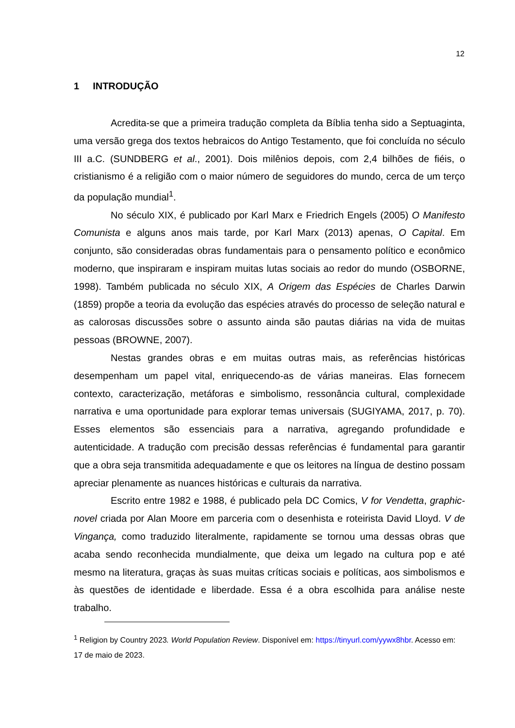12
1 INTRODUÇÃO
Acredita-se que a primeira tradução completa da Bíblia tenha sido a Septuaginta, uma versão grega dos textos hebraicos do Antigo Testamento, que foi concluída no século III a.C. (SUNDBERG et al., 2001). Dois milênios depois, com 2,4 bilhões de fiéis, o cristianismo é a religião com o maior número de seguidores do mundo, cerca de um terço da população mundial<sup>1</sup>.
No século XIX, é publicado por Karl Marx e Friedrich Engels (2005) O Manifesto Comunista e alguns anos mais tarde, por Karl Marx (2013) apenas, O Capital. Em conjunto, são consideradas obras fundamentais para o pensamento político e econômico moderno, que inspiraram e inspiram muitas lutas sociais ao redor do mundo (OSBORNE, 1998). Também publicada no século XIX, A Origem das Espécies de Charles Darwin (1859) propõe a teoria da evolução das espécies através do processo de seleção natural e as calorosas discussões sobre o assunto ainda são pautas diárias na vida de muitas pessoas (BROWNE, 2007).
Nestas grandes obras e em muitas outras mais, as referências históricas desempenham um papel vital, enriquecendo-as de várias maneiras. Elas fornecem contexto, caracterização, metáforas e simbolismo, ressonância cultural, complexidade narrativa e uma oportunidade para explorar temas universais (SUGIYAMA, 2017, p. 70). Esses elementos são essenciais para a narrativa, agregando profundidade e autenticidade. A tradução com precisão dessas referências é fundamental para garantir que a obra seja transmitida adequadamente e que os leitores na língua de destino possam apreciar plenamente as nuances históricas e culturais da narrativa.
Escrito entre 1982 e 1988, é publicado pela DC Comics, V for Vendetta, graphic-novel criada por Alan Moore em parceria com o desenhista e roteirista David Lloyd. V de Vingança, como traduzido literalmente, rapidamente se tornou uma dessas obras que acaba sendo reconhecida mundialmente, que deixa um legado na cultura pop e até mesmo na literatura, graças às suas muitas críticas sociais e políticas, aos simbolismos e às questões de identidade e liberdade. Essa é a obra escolhida para análise neste trabalho.
<sup>1</sup> Religion by Country 2023. World Population Review. Disponível em: https://tinyurl.com/yywx8hbr. Acesso em: 17 de maio de 2023.